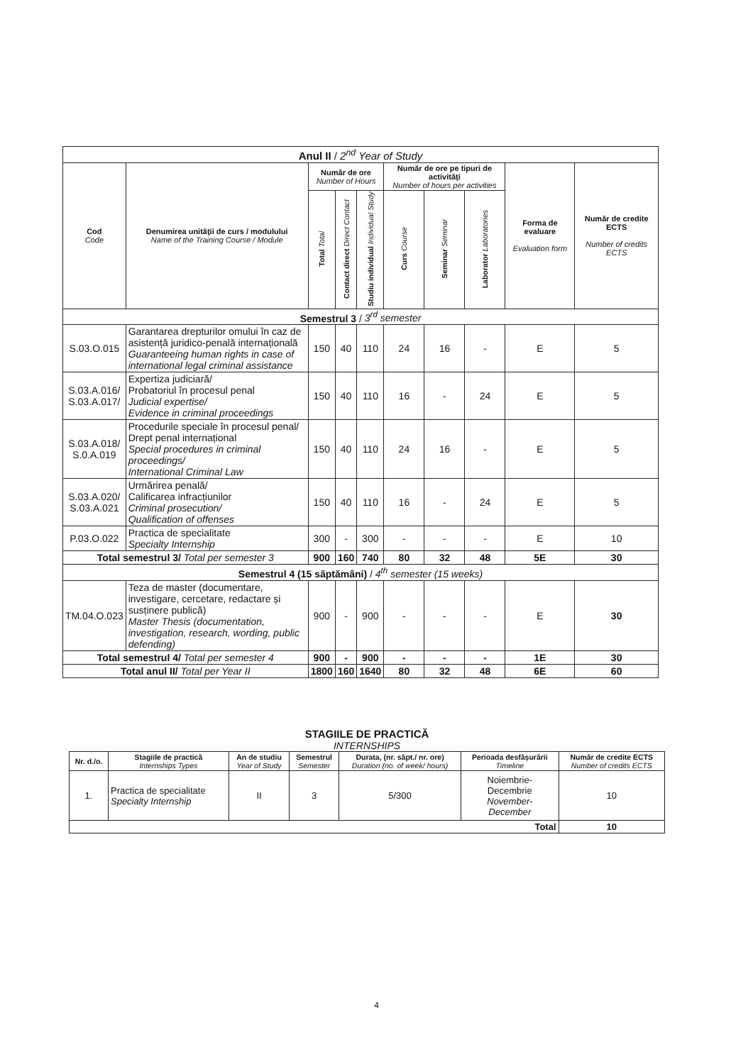| Anul II / 2<sup>nd</sup> Year of Study | | | | | | | | | |
| Cod Code | Denumirea unităţii de curs / modulului Name of the Training Course / Module | Număr de ore Number of Hours | | | Număr de ore pe tipuri de activităţi Number of hours per activities | | | Forma de evaluare Evaluation form | Număr de credite ECTS Number of credits ECTS |
| | | Total Total | Contact direct Direct Contact | Studiu individual Individual Study | Curs Course | Seminar Seminar | Laborator Laboratories | | |
| Semestrul 3 / 3<sup>rd</sup> semester | | | | | | | | | |
| S.03.O.015 | Garantarea drepturilor omului în caz de asistență juridico-penală internațională Guaranteeing human rights in case of international legal criminal assistance | 150 | 40 | 110 | 24 | 16 | - | E | 5 |
| S.03.A.016/ S.03.A.017/ | Expertiza judiciară/ Probatoriul în procesul penal Judicial expertise/ Evidence in criminal proceedings | 150 | 40 | 110 | 16 | - | 24 | E | 5 |
| S.03.A.018/ S.0.A.019 | Procedurile speciale în procesul penal/ Drept penal internațional Special procedures in criminal proceedings/ International Criminal Law | 150 | 40 | 110 | 24 | 16 | - | E | 5 |
| S.03.A.020/ S.03.A.021 | Urmărirea penală/ Calificarea infracțiunilor Criminal prosecution/ Qualification of offenses | 150 | 40 | 110 | 16 | - | 24 | E | 5 |
| P.03.O.022 | Practica de specialitate Specialty Internship | 300 | - | 300 | - | - | - | E | 10 |
| Total semestrul 3/ Total per semester 3 | | 900 | 160 | 740 | 80 | 32 | 48 | 5E | 30 |
| Semestrul 4 (15 săptămâni) / 4<sup>th</sup> semester (15 weeks) | | | | | | | | | |
| TM.04.O.023 | Teza de master (documentare, investigare, cercetare, redactare și susținere publică) Master Thesis (documentation, investigation, research, wording, public defending) | 900 | - | 900 | - | - | - | E | 30 |
| Total semestrul 4/ Total per semester 4 | | 900 | - | 900 | - | - | - | 1E | 30 |
| Total anul II/ Total per Year II | | 1800 | 160 | 1640 | 80 | 32 | 48 | 6E | 60 |
STAGIILE DE PRACTICĂ
INTERNSHIPS
| Nr. d./o. | Stagiile de practică Internships Types | An de studiu Year of Study | Semestrul Semester | Durata, (nr. săpt./ nr. ore) Duration (no. of week/ hours) | Perioada desfășurării Timeline | Număr de credite ECTS Number of credits ECTS |
| --- | --- | --- | --- | --- | --- | --- |
| 1. | Practica de specialitate Specialty Internship | II | 3 | 5/300 | Noiembrie- Decembrie November- December | 10 |
| Total | | | | | | 10 |
4